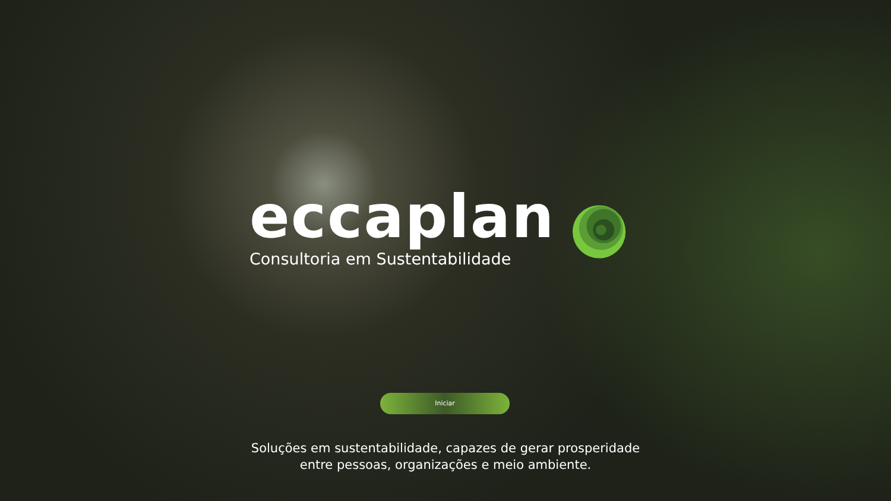eccaplan
Consultoria em Sustentabilidade
Iniciar
Soluções em sustentabilidade, capazes de gerar prosperidade
entre pessoas, organizações e meio ambiente.